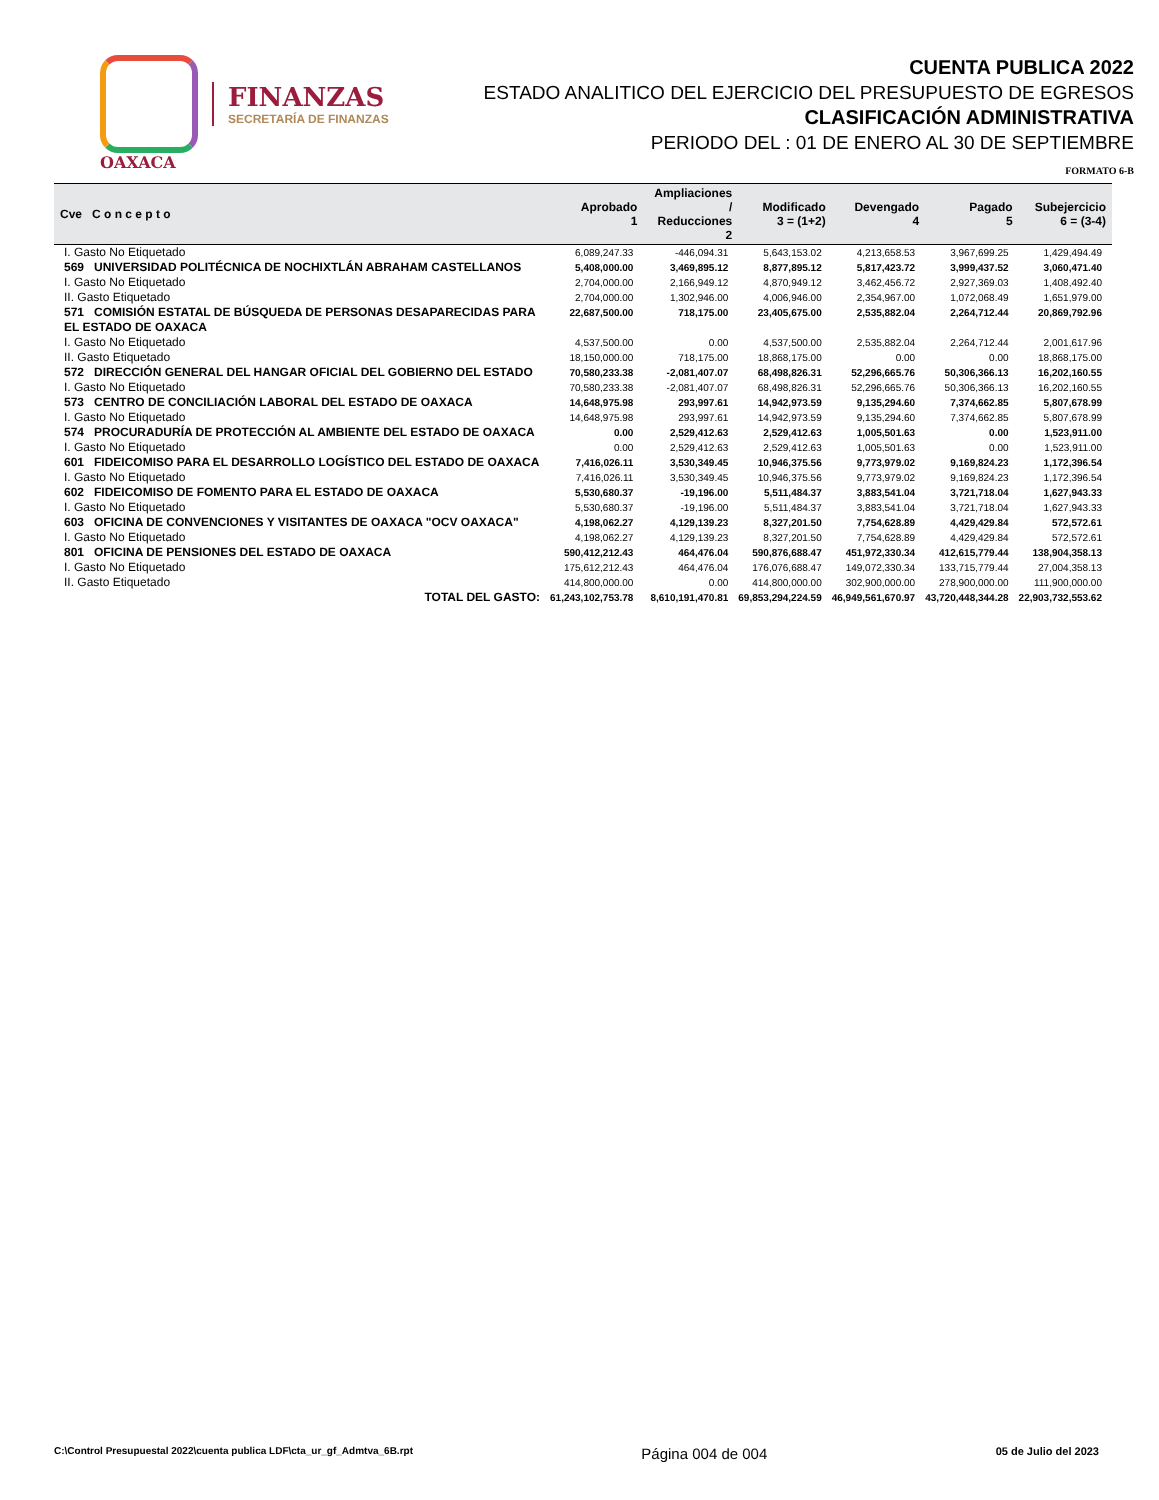FINANZAS
SECRETARÍA DE FINANZAS
OAXACA
CUENTA PUBLICA 2022
ESTADO ANALITICO DEL EJERCICIO DEL PRESUPUESTO DE EGRESOS
CLASIFICACIÓN ADMINISTRATIVA
PERIODO DEL : 01 DE ENERO AL 30 DE SEPTIEMBRE
FORMATO 6-B
| Cve C o n c e p t o | Aprobado 1 | Ampliaciones / Reducciones 2 | Modificado 3 = (1+2) | Devengado 4 | Pagado 5 | Subejercicio 6 = (3-4) |
| --- | --- | --- | --- | --- | --- | --- |
| I. Gasto No Etiquetado | 6,089,247.33 | -446,094.31 | 5,643,153.02 | 4,213,658.53 | 3,967,699.25 | 1,429,494.49 |
| 569 UNIVERSIDAD POLITÉCNICA DE NOCHIXTLÁN ABRAHAM CASTELLANOS | 5,408,000.00 | 3,469,895.12 | 8,877,895.12 | 5,817,423.72 | 3,999,437.52 | 3,060,471.40 |
| I. Gasto No Etiquetado | 2,704,000.00 | 2,166,949.12 | 4,870,949.12 | 3,462,456.72 | 2,927,369.03 | 1,408,492.40 |
| II. Gasto Etiquetado | 2,704,000.00 | 1,302,946.00 | 4,006,946.00 | 2,354,967.00 | 1,072,068.49 | 1,651,979.00 |
| 571 COMISIÓN ESTATAL DE BÚSQUEDA DE PERSONAS DESAPARECIDAS PARA EL ESTADO DE OAXACA | 22,687,500.00 | 718,175.00 | 23,405,675.00 | 2,535,882.04 | 2,264,712.44 | 20,869,792.96 |
| I. Gasto No Etiquetado | 4,537,500.00 | 0.00 | 4,537,500.00 | 2,535,882.04 | 2,264,712.44 | 2,001,617.96 |
| II. Gasto Etiquetado | 18,150,000.00 | 718,175.00 | 18,868,175.00 | 0.00 | 0.00 | 18,868,175.00 |
| 572 DIRECCIÓN GENERAL DEL HANGAR OFICIAL DEL GOBIERNO DEL ESTADO | 70,580,233.38 | -2,081,407.07 | 68,498,826.31 | 52,296,665.76 | 50,306,366.13 | 16,202,160.55 |
| I. Gasto No Etiquetado | 70,580,233.38 | -2,081,407.07 | 68,498,826.31 | 52,296,665.76 | 50,306,366.13 | 16,202,160.55 |
| 573 CENTRO DE CONCILIACIÓN LABORAL DEL ESTADO DE OAXACA | 14,648,975.98 | 293,997.61 | 14,942,973.59 | 9,135,294.60 | 7,374,662.85 | 5,807,678.99 |
| I. Gasto No Etiquetado | 14,648,975.98 | 293,997.61 | 14,942,973.59 | 9,135,294.60 | 7,374,662.85 | 5,807,678.99 |
| 574 PROCURADURÍA DE PROTECCIÓN AL AMBIENTE DEL ESTADO DE OAXACA | 0.00 | 2,529,412.63 | 2,529,412.63 | 1,005,501.63 | 0.00 | 1,523,911.00 |
| I. Gasto No Etiquetado | 0.00 | 2,529,412.63 | 2,529,412.63 | 1,005,501.63 | 0.00 | 1,523,911.00 |
| 601 FIDEICOMISO PARA EL DESARROLLO LOGÍSTICO DEL ESTADO DE OAXACA | 7,416,026.11 | 3,530,349.45 | 10,946,375.56 | 9,773,979.02 | 9,169,824.23 | 1,172,396.54 |
| I. Gasto No Etiquetado | 7,416,026.11 | 3,530,349.45 | 10,946,375.56 | 9,773,979.02 | 9,169,824.23 | 1,172,396.54 |
| 602 FIDEICOMISO DE FOMENTO PARA EL ESTADO DE OAXACA | 5,530,680.37 | -19,196.00 | 5,511,484.37 | 3,883,541.04 | 3,721,718.04 | 1,627,943.33 |
| I. Gasto No Etiquetado | 5,530,680.37 | -19,196.00 | 5,511,484.37 | 3,883,541.04 | 3,721,718.04 | 1,627,943.33 |
| 603 OFICINA DE CONVENCIONES Y VISITANTES DE OAXACA "OCV OAXACA" | 4,198,062.27 | 4,129,139.23 | 8,327,201.50 | 7,754,628.89 | 4,429,429.84 | 572,572.61 |
| I. Gasto No Etiquetado | 4,198,062.27 | 4,129,139.23 | 8,327,201.50 | 7,754,628.89 | 4,429,429.84 | 572,572.61 |
| 801 OFICINA DE PENSIONES DEL ESTADO DE OAXACA | 590,412,212.43 | 464,476.04 | 590,876,688.47 | 451,972,330.34 | 412,615,779.44 | 138,904,358.13 |
| I. Gasto No Etiquetado | 175,612,212.43 | 464,476.04 | 176,076,688.47 | 149,072,330.34 | 133,715,779.44 | 27,004,358.13 |
| II. Gasto Etiquetado | 414,800,000.00 | 0.00 | 414,800,000.00 | 302,900,000.00 | 278,900,000.00 | 111,900,000.00 |
| TOTAL DEL GASTO: | 61,243,102,753.78 | 8,610,191,470.81 | 69,853,294,224.59 | 46,949,561,670.97 | 43,720,448,344.28 | 22,903,732,553.62 |
C:\Control Presupuestal 2022\cuenta publica LDF\cta_ur_gf_Admtva_6B.rpt Página 004 de 004 05 de Julio del 2023